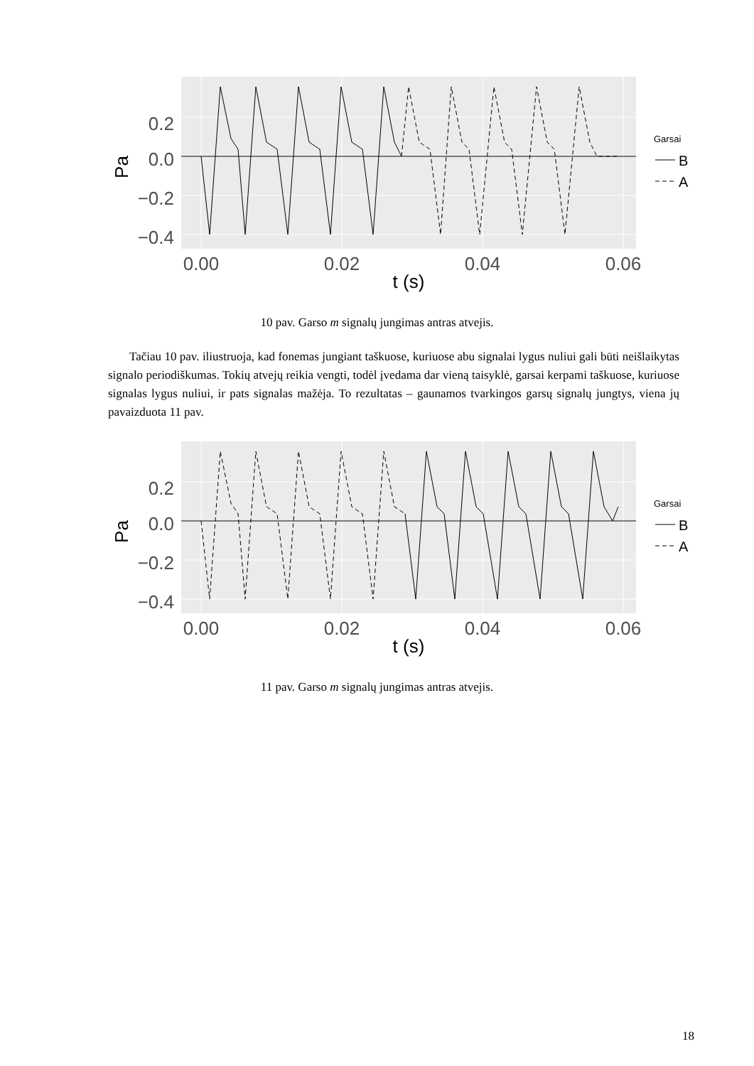0.2
0.0
−0.2
−0.4
0.00
0.02
0.04
0.06
t (s)
Pa
Garsai
B
A
10 pav. Garso m signalų jungimas antras atvejis.
Tačiau 10 pav. iliustruoja, kad fonemas jungiant taškuose, kuriuose abu signalai lygus nuliui gali būti neišlaikytas signalo periodiškumas. Tokių atvejų reikia vengti, todėl įvedama dar vieną taisyklė, garsai kerpami taškuose, kuriuose signalas lygus nuliui, ir pats signalas mažėja. To rezultatas – gaunamos tvarkingos garsų signalų jungtys, viena jų pavaizduota 11 pav.
0.2
0.0
−0.2
−0.4
0.00
0.02
0.04
0.06
t (s)
Pa
Garsai
B
A
11 pav. Garso m signalų jungimas antras atvejis.
18